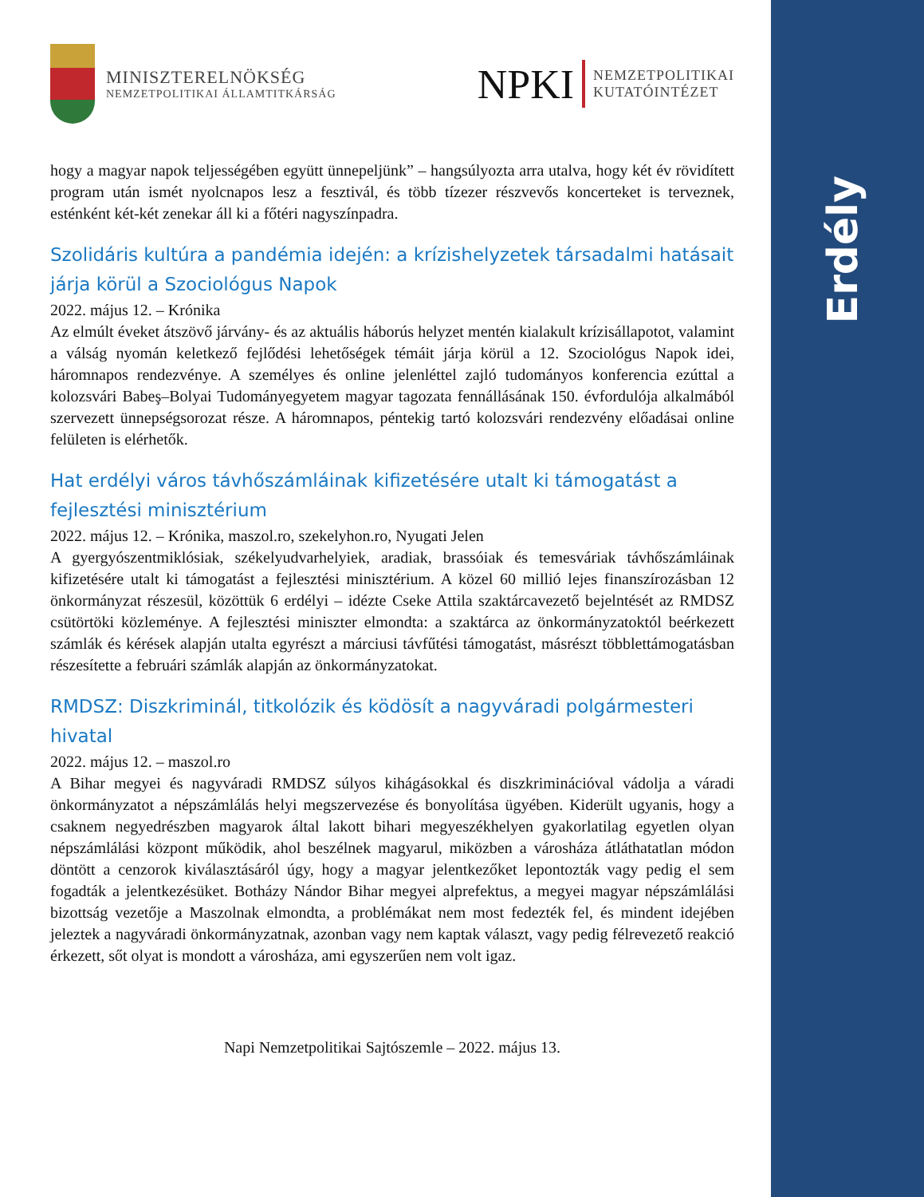Erdély
MINISZTERELNÖKSÉG
NEMZETPOLITIKAI ÁLLAMTITKÁRSÁG
NPKI
NEMZETPOLITIKAI
KUTATÓINTÉZET
hogy a magyar napok teljességében együtt ünnepeljünk” – hangsúlyozta arra utalva, hogy két év rövidített program után ismét nyolcnapos lesz a fesztivál, és több tízezer részvevős koncerteket is terveznek, esténként két-két zenekar áll ki a főtéri nagyszínpadra.
Szolidáris kultúra a pandémia idején: a krízishelyzetek társadalmi hatásait járja körül a Szociológus Napok
2022. május 12. – Krónika
Az elmúlt éveket átszövő járvány- és az aktuális háborús helyzet mentén kialakult krízisállapotot, valamint a válság nyomán keletkező fejlődési lehetőségek témáit járja körül a 12. Szociológus Napok idei, háromnapos rendezvénye. A személyes és online jelenléttel zajló tudományos konferencia ezúttal a kolozsvári Babeş–Bolyai Tudományegyetem magyar tagozata fennállásának 150. évfordulója alkalmából szervezett ünnepségsorozat része. A háromnapos, péntekig tartó kolozsvári rendezvény előadásai online felületen is elérhetők.
Hat erdélyi város távhőszámláinak kifizetésére utalt ki támogatást a fejlesztési minisztérium
2022. május 12. – Krónika, maszol.ro, szekelyhon.ro, Nyugati Jelen
A gyergyószentmiklósiak, székelyudvarhelyiek, aradiak, brassóiak és temesváriak távhőszámláinak kifizetésére utalt ki támogatást a fejlesztési minisztérium. A közel 60 millió lejes finanszírozásban 12 önkormányzat részesül, közöttük 6 erdélyi – idézte Cseke Attila szaktárcavezető bejelntését az RMDSZ csütörtöki közleménye. A fejlesztési miniszter elmondta: a szaktárca az önkormányzatoktól beérkezett számlák és kérések alapján utalta egyrészt a márciusi távfűtési támogatást, másrészt többlettámogatásban részesítette a februári számlák alapján az önkormányzatokat.
RMDSZ: Diszkriminál, titkolózik és ködösít a nagyváradi polgármesteri hivatal
2022. május 12. – maszol.ro
A Bihar megyei és nagyváradi RMDSZ súlyos kihágásokkal és diszkriminációval vádolja a váradi önkormányzatot a népszámlálás helyi megszervezése és bonyolítása ügyében. Kiderült ugyanis, hogy a csaknem negyedrészben magyarok által lakott bihari megyeszékhelyen gyakorlatilag egyetlen olyan népszámlálási központ működik, ahol beszélnek magyarul, miközben a városháza átláthatatlan módon döntött a cenzorok kiválasztásáról úgy, hogy a magyar jelentkezőket lepontozták vagy pedig el sem fogadták a jelentkezésüket. Botházy Nándor Bihar megyei alprefektus, a megyei magyar népszámlálási bizottság vezetője a Maszolnak elmondta, a problémákat nem most fedezték fel, és mindent idejében jeleztek a nagyváradi önkormányzatnak, azonban vagy nem kaptak választ, vagy pedig félrevezető reakció érkezett, sőt olyat is mondott a városháza, ami egyszerűen nem volt igaz.
Napi Nemzetpolitikai Sajtószemle – 2022. május 13.